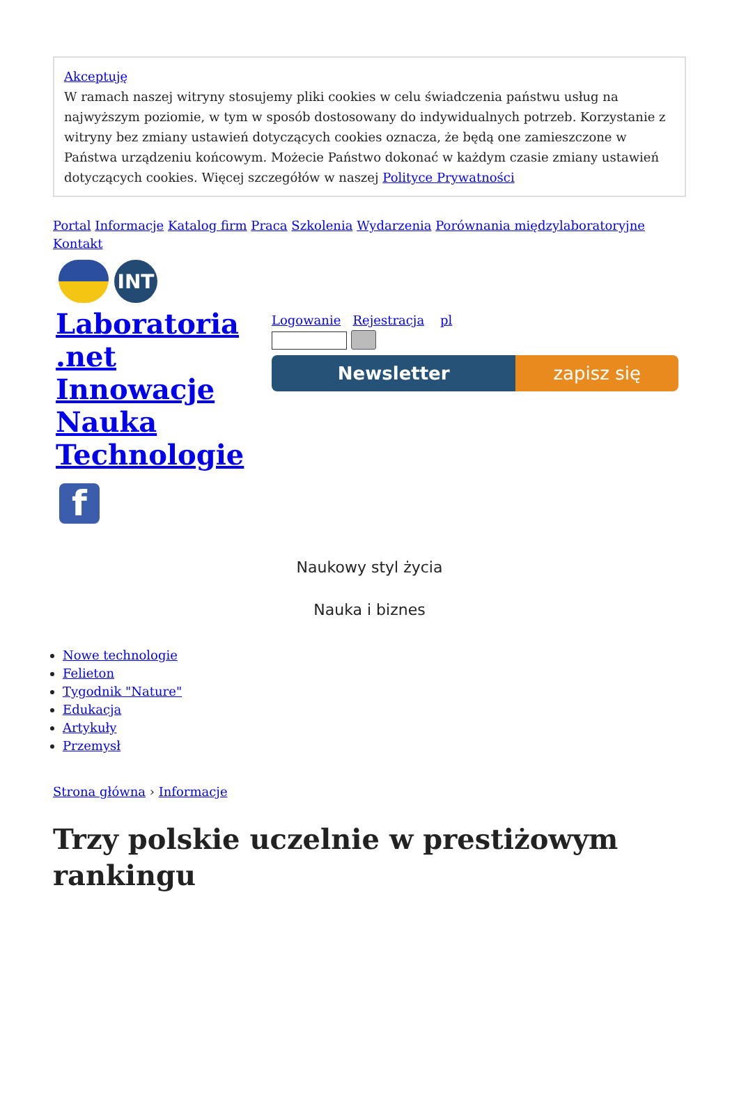Akceptuję
W ramach naszej witryny stosujemy pliki cookies w celu świadczenia państwu usług na najwyższym poziomie, w tym w sposób dostosowany do indywidualnych potrzeb. Korzystanie z witryny bez zmiany ustawień dotyczących cookies oznacza, że będą one zamieszczone w Państwa urządzeniu końcowym. Możecie Państwo dokonać w każdym czasie zmiany ustawień dotyczących cookies. Więcej szczegółów w naszej Polityce Prywatności
Portal Informacje Katalog firm Praca Szkolenia Wydarzenia Porównania międzylaboratoryjne
Kontakt
INT
Laboratoria .net Innowacje Nauka Technologie
Logowanie Rejestracja pl
Newsletter zapisz się
f
Naukowy styl życia
Nauka i biznes
Nowe technologie
Felieton
Tygodnik "Nature"
Edukacja
Artykuły
Przemysł
Strona główna › Informacje
Trzy polskie uczelnie w prestiżowym rankingu